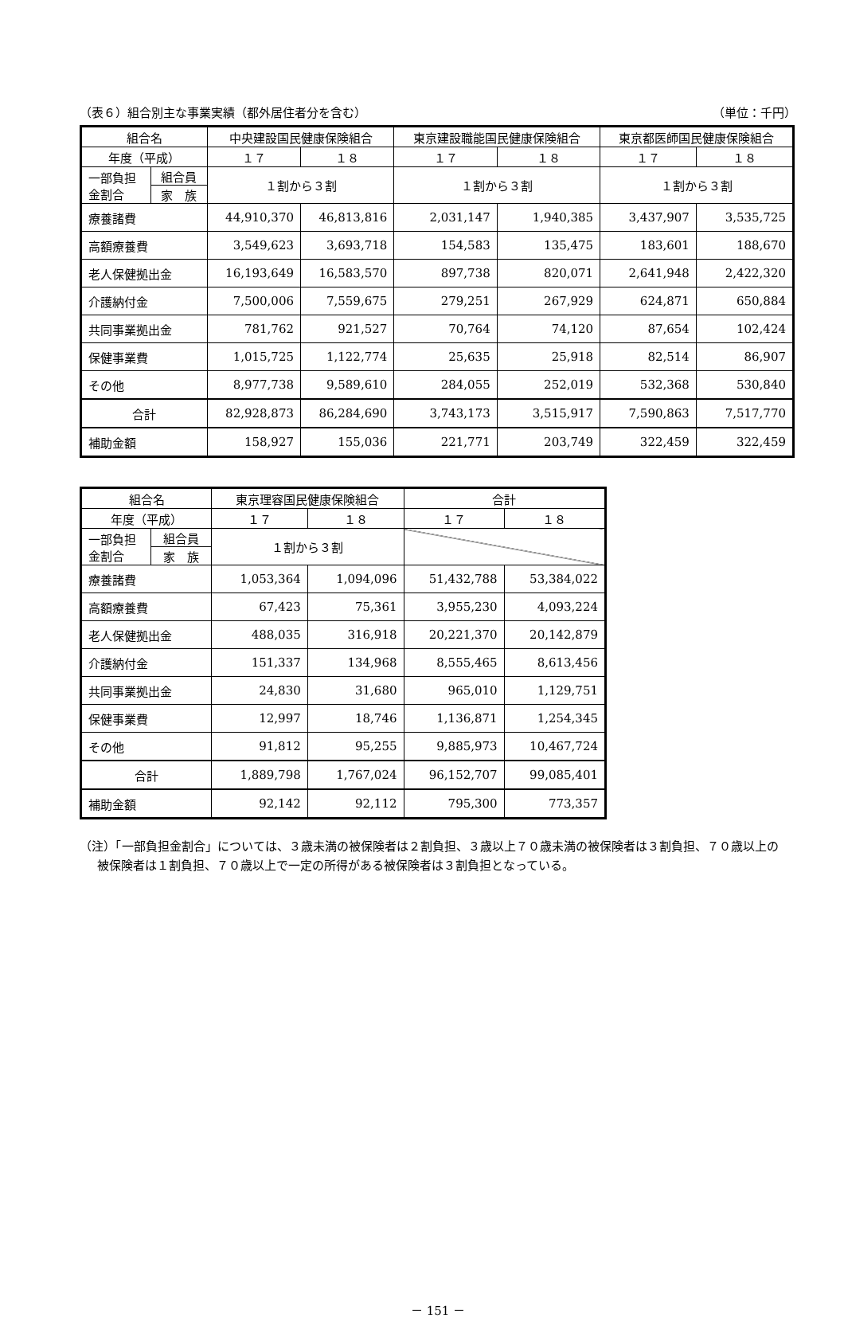（表６）組合別主な事業実績（都外居住者分を含む） （単位：千円）
| 組合名 | | 中央建設国民健康保険組合 | | 東京建設職能国民健康保険組合 | | 東京都医師国民健康保険組合 | |
| --- | --- | --- | --- | --- | --- | --- | --- |
| 年度（平成） | | １７ | １８ | １７ | １８ | １７ | １８ |
| 一部負担 金割合 | 組合員 | １割から３割 | | １割から３割 | | １割から３割 | |
| | 家 族 | | | | | | |
| 療養諸費 | | 44,910,370 | 46,813,816 | 2,031,147 | 1,940,385 | 3,437,907 | 3,535,725 |
| 高額療養費 | | 3,549,623 | 3,693,718 | 154,583 | 135,475 | 183,601 | 188,670 |
| 老人保健拠出金 | | 16,193,649 | 16,583,570 | 897,738 | 820,071 | 2,641,948 | 2,422,320 |
| 介護納付金 | | 7,500,006 | 7,559,675 | 279,251 | 267,929 | 624,871 | 650,884 |
| 共同事業拠出金 | | 781,762 | 921,527 | 70,764 | 74,120 | 87,654 | 102,424 |
| 保健事業費 | | 1,015,725 | 1,122,774 | 25,635 | 25,918 | 82,514 | 86,907 |
| その他 | | 8,977,738 | 9,589,610 | 284,055 | 252,019 | 532,368 | 530,840 |
| 合計 | | 82,928,873 | 86,284,690 | 3,743,173 | 3,515,917 | 7,590,863 | 7,517,770 |
| 補助金額 | | 158,927 | 155,036 | 221,771 | 203,749 | 322,459 | 322,459 |
| 組合名 | | 東京理容国民健康保険組合 | | 合計 | |
| --- | --- | --- | --- | --- | --- |
| 年度（平成） | | １７ | １８ | １７ | １８ |
| 一部負担 金割合 | 組合員 | １割から３割 | | | |
| | 家 族 | | | | |
| 療養諸費 | | 1,053,364 | 1,094,096 | 51,432,788 | 53,384,022 |
| 高額療養費 | | 67,423 | 75,361 | 3,955,230 | 4,093,224 |
| 老人保健拠出金 | | 488,035 | 316,918 | 20,221,370 | 20,142,879 |
| 介護納付金 | | 151,337 | 134,968 | 8,555,465 | 8,613,456 |
| 共同事業拠出金 | | 24,830 | 31,680 | 965,010 | 1,129,751 |
| 保健事業費 | | 12,997 | 18,746 | 1,136,871 | 1,254,345 |
| その他 | | 91,812 | 95,255 | 9,885,973 | 10,467,724 |
| 合計 | | 1,889,798 | 1,767,024 | 96,152,707 | 99,085,401 |
| 補助金額 | | 92,142 | 92,112 | 795,300 | 773,357 |
（注）「一部負担金割合」については、３歳未満の被保険者は２割負担、３歳以上７０歳未満の被保険者は３割負担、７０歳以上の被保険者は１割負担、７０歳以上で一定の所得がある被保険者は３割負担となっている。
－ 151 －